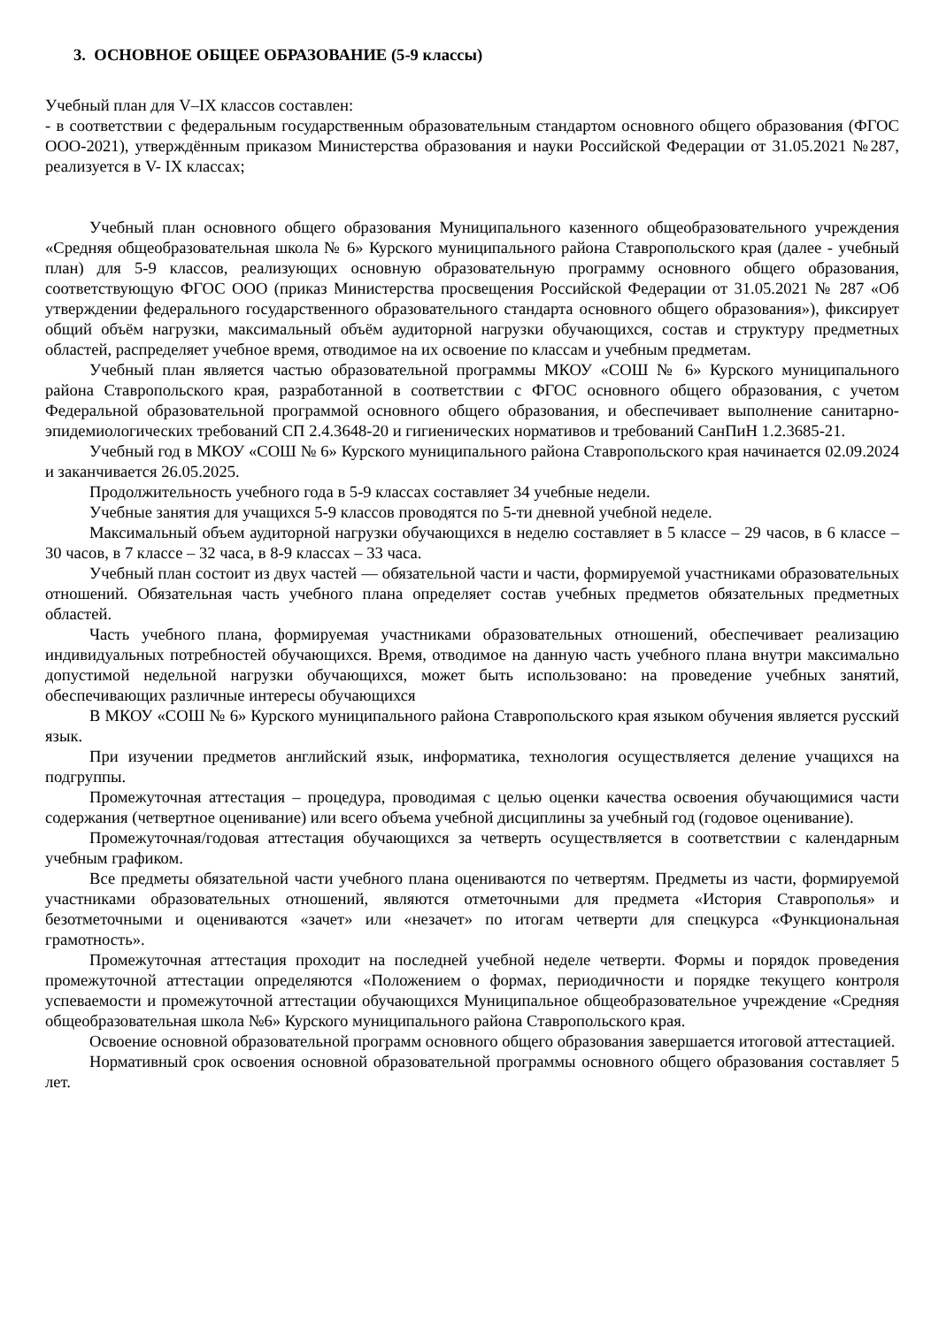3. ОСНОВНОЕ ОБЩЕЕ ОБРАЗОВАНИЕ (5-9 классы)
Учебный план для V–IX классов составлен:
- в соответствии с федеральным государственным образовательным стандартом основного общего образования (ФГОС ООО-2021), утверждённым приказом Министерства образования и науки Российской Федерации от 31.05.2021 №287, реализуется в V- IX классах;
Учебный план основного общего образования Муниципального казенного общеобразовательного учреждения «Средняя общеобразовательная школа № 6» Курского муниципального района Ставропольского края (далее - учебный план) для 5-9 классов, реализующих основную образовательную программу основного общего образования, соответствующую ФГОС ООО (приказ Министерства просвещения Российской Федерации от 31.05.2021 № 287 «Об утверждении федерального государственного образовательного стандарта основного общего образования»), фиксирует общий объём нагрузки, максимальный объём аудиторной нагрузки обучающихся, состав и структуру предметных областей, распределяет учебное время, отводимое на их освоение по классам и учебным предметам.
Учебный план является частью образовательной программы МКОУ «СОШ № 6» Курского муниципального района Ставропольского края, разработанной в соответствии с ФГОС основного общего образования, с учетом Федеральной образовательной программой основного общего образования, и обеспечивает выполнение санитарно-эпидемиологических требований СП 2.4.3648-20 и гигиенических нормативов и требований СанПиН 1.2.3685-21.
Учебный год в МКОУ «СОШ № 6» Курского муниципального района Ставропольского края начинается 02.09.2024 и заканчивается 26.05.2025.
Продолжительность учебного года в 5-9 классах составляет 34 учебные недели.
Учебные занятия для учащихся 5-9 классов проводятся по 5-ти дневной учебной неделе.
Максимальный объем аудиторной нагрузки обучающихся в неделю составляет в 5 классе – 29 часов, в 6 классе – 30 часов, в 7 классе – 32 часа, в 8-9 классах – 33 часа.
Учебный план состоит из двух частей — обязательной части и части, формируемой участниками образовательных отношений. Обязательная часть учебного плана определяет состав учебных предметов обязательных предметных областей.
Часть учебного плана, формируемая участниками образовательных отношений, обеспечивает реализацию индивидуальных потребностей обучающихся. Время, отводимое на данную часть учебного плана внутри максимально допустимой недельной нагрузки обучающихся, может быть использовано: на проведение учебных занятий, обеспечивающих различные интересы обучающихся
В МКОУ «СОШ № 6» Курского муниципального района Ставропольского края языком обучения является русский язык.
При изучении предметов английский язык, информатика, технология осуществляется деление учащихся на подгруппы.
Промежуточная аттестация – процедура, проводимая с целью оценки качества освоения обучающимися части содержания (четвертное оценивание) или всего объема учебной дисциплины за учебный год (годовое оценивание).
Промежуточная/годовая аттестация обучающихся за четверть осуществляется в соответствии с календарным учебным графиком.
Все предметы обязательной части учебного плана оцениваются по четвертям. Предметы из части, формируемой участниками образовательных отношений, являются отметочными для предмета «История Ставрополья» и безотметочными и оцениваются «зачет» или «незачет» по итогам четверти для спецкурса «Функциональная грамотность».
Промежуточная аттестация проходит на последней учебной неделе четверти. Формы и порядок проведения промежуточной аттестации определяются «Положением о формах, периодичности и порядке текущего контроля успеваемости и промежуточной аттестации обучающихся Муниципальное общеобразовательное учреждение «Средняя общеобразовательная школа №6» Курского муниципального района Ставропольского края.
Освоение основной образовательной программ основного общего образования завершается итоговой аттестацией.
Нормативный срок освоения основной образовательной программы основного общего образования составляет 5 лет.